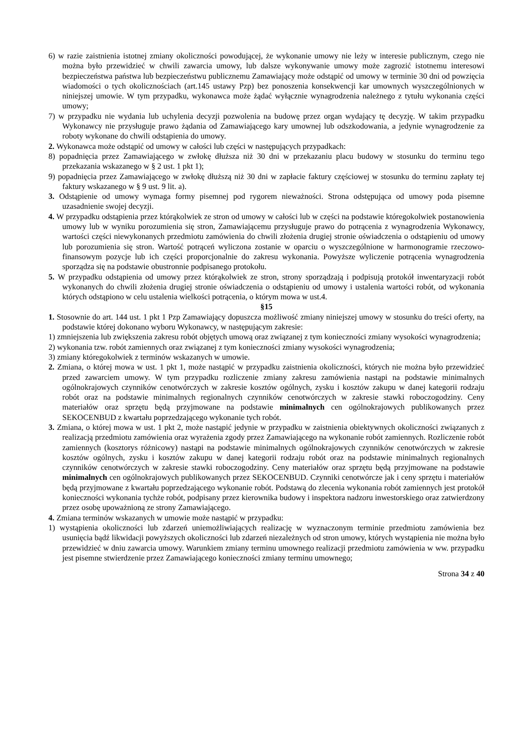6) w razie zaistnienia istotnej zmiany okoliczności powodującej, że wykonanie umowy nie leży w interesie publicznym, czego nie można było przewidzieć w chwili zawarcia umowy, lub dalsze wykonywanie umowy może zagrozić istotnemu interesowi bezpieczeństwa państwa lub bezpieczeństwu publicznemu Zamawiający może odstąpić od umowy w terminie 30 dni od powzięcia wiadomości o tych okolicznościach (art.145 ustawy Pzp) bez ponoszenia konsekwencji kar umownych wyszczególnionych w niniejszej umowie. W tym przypadku, wykonawca może żądać wyłącznie wynagrodzenia należnego z tytułu wykonania części umowy;
7) w przypadku nie wydania lub uchylenia decyzji pozwolenia na budowę przez organ wydający tę decyzję. W takim przypadku Wykonawcy nie przysługuje prawo żądania od Zamawiającego kary umownej lub odszkodowania, a jedynie wynagrodzenie za roboty wykonane do chwili odstąpienia do umowy.
2. Wykonawca może odstąpić od umowy w całości lub części w następujących przypadkach:
8) popadnięcia przez Zamawiającego w zwłokę dłuższa niż 30 dni w przekazaniu placu budowy w stosunku do terminu tego przekazania wskazanego w § 2 ust. 1 pkt 1);
9) popadnięcia przez Zamawiającego w zwłokę dłuższą niż 30 dni w zapłacie faktury częściowej w stosunku do terminu zapłaty tej faktury wskazanego w § 9 ust. 9 lit. a).
3. Odstąpienie od umowy wymaga formy pisemnej pod rygorem nieważności. Strona odstępująca od umowy poda pisemne uzasadnienie swojej decyzji.
4. W przypadku odstąpienia przez którąkolwiek ze stron od umowy w całości lub w części na podstawie któregokolwiek postanowienia umowy lub w wyniku porozumienia się stron, Zamawiającemu przysługuje prawo do potrącenia z wynagrodzenia Wykonawcy, wartości części niewykonanych przedmiotu zamówienia do chwili złożenia drugiej stronie oświadczenia o odstąpieniu od umowy lub porozumienia się stron. Wartość potrąceń wyliczona zostanie w oparciu o wyszczególnione w harmonogramie rzeczowo-finansowym pozycje lub ich części proporcjonalnie do zakresu wykonania. Powyższe wyliczenie potrącenia wynagrodzenia sporządza się na podstawie obustronnie podpisanego protokołu.
5. W przypadku odstąpienia od umowy przez którąkolwiek ze stron, strony sporządzają i podpisują protokół inwentaryzacji robót wykonanych do chwili złożenia drugiej stronie oświadczenia o odstąpieniu od umowy i ustalenia wartości robót, od wykonania których odstąpiono w celu ustalenia wielkości potrącenia, o którym mowa w ust.4.
§15
1. Stosownie do art. 144 ust. 1 pkt 1 Pzp Zamawiający dopuszcza możliwość zmiany niniejszej umowy w stosunku do treści oferty, na podstawie której dokonano wyboru Wykonawcy, w następującym zakresie:
1) zmniejszenia lub zwiększenia zakresu robót objętych umową oraz związanej z tym konieczności zmiany wysokości wynagrodzenia;
2) wykonania tzw. robót zamiennych oraz związanej z tym konieczności zmiany wysokości wynagrodzenia;
3) zmiany któregokolwiek z terminów wskazanych w umowie.
2. Zmiana, o której mowa w ust. 1 pkt 1, może nastąpić w przypadku zaistnienia okoliczności, których nie można było przewidzieć przed zawarciem umowy. W tym przypadku rozliczenie zmiany zakresu zamówienia nastąpi na podstawie minimalnych ogólnokrajowych czynników cenotwórczych w zakresie kosztów ogólnych, zysku i kosztów zakupu w danej kategorii rodzaju robót oraz na podstawie minimalnych regionalnych czynników cenotwórczych w zakresie stawki roboczogodziny. Ceny materiałów oraz sprzętu będą przyjmowane na podstawie minimalnych cen ogólnokrajowych publikowanych przez SEKOCENBUD z kwartału poprzedzającego wykonanie tych robót.
3. Zmiana, o której mowa w ust. 1 pkt 2, może nastąpić jedynie w przypadku w zaistnienia obiektywnych okoliczności związanych z realizacją przedmiotu zamówienia oraz wyrażenia zgody przez Zamawiającego na wykonanie robót zamiennych. Rozliczenie robót zamiennych (kosztorys różnicowy) nastąpi na podstawie minimalnych ogólnokrajowych czynników cenotwórczych w zakresie kosztów ogólnych, zysku i kosztów zakupu w danej kategorii rodzaju robót oraz na podstawie minimalnych regionalnych czynników cenotwórczych w zakresie stawki roboczogodziny. Ceny materiałów oraz sprzętu będą przyjmowane na podstawie minimalnych cen ogólnokrajowych publikowanych przez SEKOCENBUD. Czynniki cenotwórcze jak i ceny sprzętu i materiałów będą przyjmowane z kwartału poprzedzającego wykonanie robót. Podstawą do zlecenia wykonania robót zamiennych jest protokół konieczności wykonania tychże robót, podpisany przez kierownika budowy i inspektora nadzoru inwestorskiego oraz zatwierdzony przez osobę upoważnioną ze strony Zamawiającego.
4. Zmiana terminów wskazanych w umowie może nastąpić w przypadku:
1) wystąpienia okoliczności lub zdarzeń uniemożliwiających realizację w wyznaczonym terminie przedmiotu zamówienia bez usunięcia bądź likwidacji powyższych okoliczności lub zdarzeń niezależnych od stron umowy, których wystąpienia nie można było przewidzieć w dniu zawarcia umowy. Warunkiem zmiany terminu umownego realizacji przedmiotu zamówienia w ww. przypadku jest pisemne stwierdzenie przez Zamawiającego konieczności zmiany terminu umownego;
Strona 34 z 40